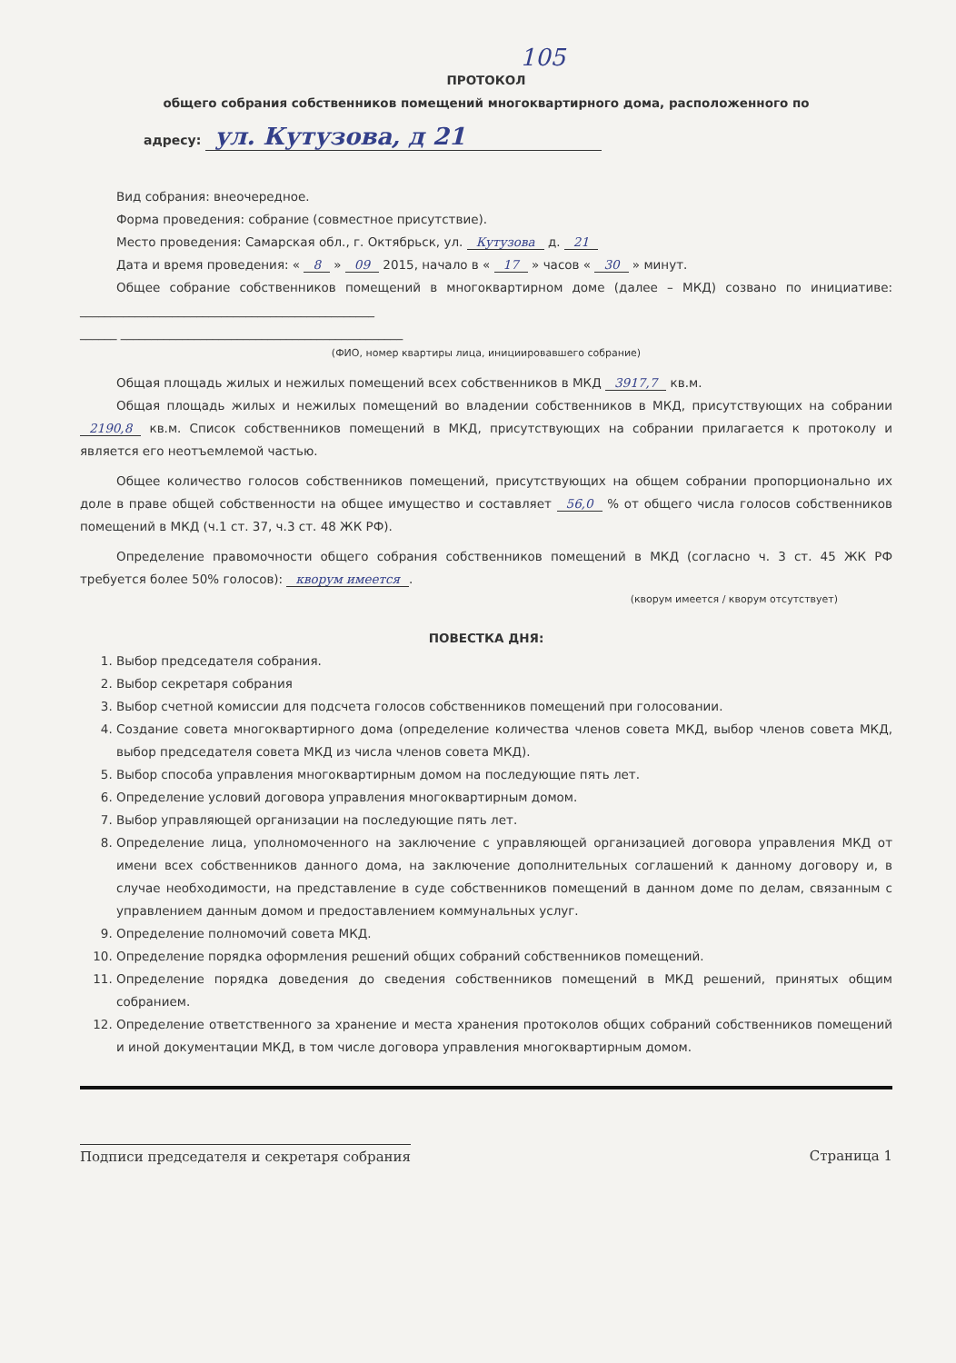105
ПРОТОКОЛ
общего собрания собственников помещений многоквартирного дома, расположенного по
адресу: ул. Кутузова, д 21
Вид собрания: внеочередное.
Форма проведения: собрание (совместное присутствие).
Место проведения: Самарская обл., г. Октябрьск, ул. Кутузова д. 21
Дата и время проведения: « 8 » 09 2015, начало в « 17 » часов « 30 » минут.
Общее собрание собственников помещений в многоквартирном доме (далее – МКД) созвано по инициативе: ________________________________________________
______ ______________________________________________
(ФИО, номер квартиры лица, инициировавшего собрание)
Общая площадь жилых и нежилых помещений всех собственников в МКД 3917,7 кв.м.
Общая площадь жилых и нежилых помещений во владении собственников в МКД, присутствующих на собрании 2190,8 кв.м. Список собственников помещений в МКД, присутствующих на собрании прилагается к протоколу и является его неотъемлемой частью.
Общее количество голосов собственников помещений, присутствующих на общем собрании пропорционально их доле в праве общей собственности на общее имущество и составляет 56,0 % от общего числа голосов собственников помещений в МКД (ч.1 ст. 37, ч.3 ст. 48 ЖК РФ).
Определение правомочности общего собрания собственников помещений в МКД (согласно ч. 3 ст. 45 ЖК РФ требуется более 50% голосов): кворум имеется.
(кворум имеется / кворум отсутствует)
ПОВЕСТКА ДНЯ:
1. Выбор председателя собрания.
2. Выбор секретаря собрания
3. Выбор счетной комиссии для подсчета голосов собственников помещений при голосовании.
4. Создание совета многоквартирного дома (определение количества членов совета МКД, выбор членов совета МКД, выбор председателя совета МКД из числа членов совета МКД).
5. Выбор способа управления многоквартирным домом на последующие пять лет.
6. Определение условий договора управления многоквартирным домом.
7. Выбор управляющей организации на последующие пять лет.
8. Определение лица, уполномоченного на заключение с управляющей организацией договора управления МКД от имени всех собственников данного дома, на заключение дополнительных соглашений к данному договору и, в случае необходимости, на представление в суде собственников помещений в данном доме по делам, связанным с управлением данным домом и предоставлением коммунальных услуг.
9. Определение полномочий совета МКД.
10. Определение порядка оформления решений общих собраний собственников помещений.
11. Определение порядка доведения до сведения собственников помещений в МКД решений, принятых общим собранием.
12. Определение ответственного за хранение и места хранения протоколов общих собраний собственников помещений и иной документации МКД, в том числе договора управления многоквартирным домом.
Подписи председателя и секретаря собрания Страница 1